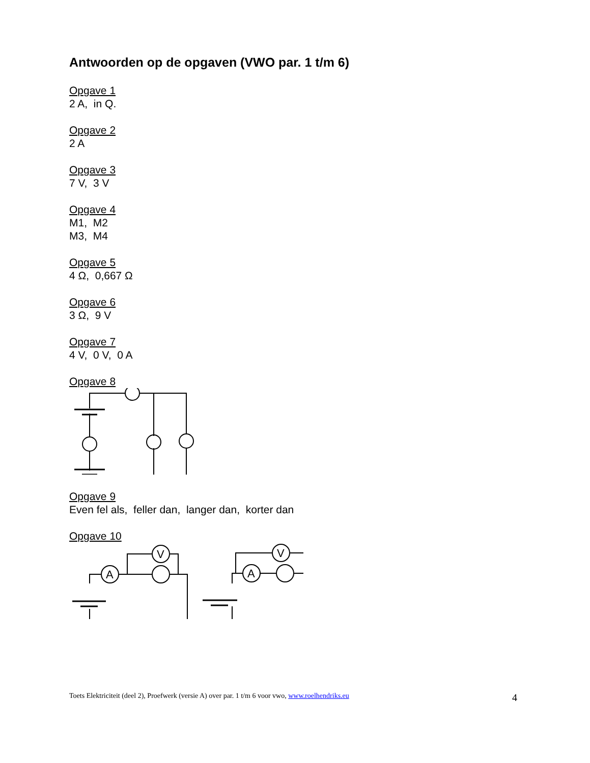Antwoorden op de opgaven (VWO par. 1 t/m 6)
Opgave 1
2 A, in Q.
Opgave 2
2 A
Opgave 3
7 V, 3 V
Opgave 4
M1, M2
M3, M4
Opgave 5
4 Ω, 0,667 Ω
Opgave 6
3 Ω, 9 V
Opgave 7
4 V, 0 V, 0 A
Opgave 8
Opgave 9
Even fel als, feller dan, langer dan, korter dan
Opgave 10
A
V
A
V
Toets Elektriciteit (deel 2), Proefwerk (versie A) over par. 1 t/m 6 voor vwo, www.roelhendriks.eu 4